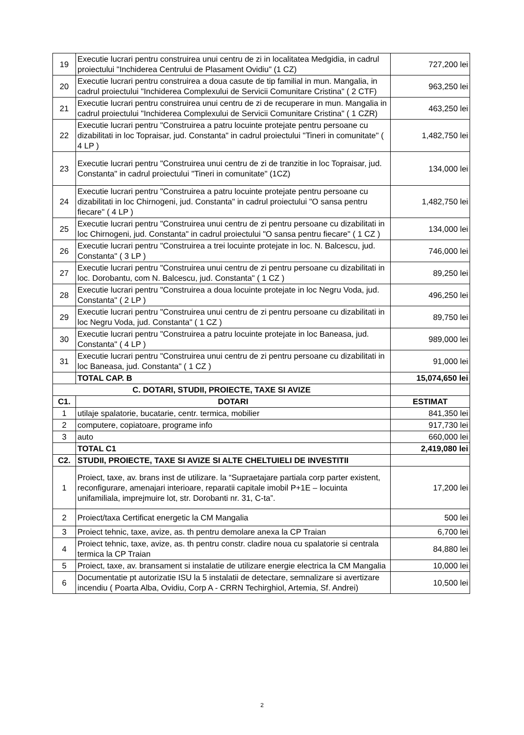| 19 | Executie lucrari pentru construirea unui centru de zi in localitatea Medgidia, in cadrul proiectului "Inchiderea Centrului de Plasament Ovidiu" (1 CZ) | 727,200 lei |
| 20 | Executie lucrari pentru construirea a doua casute de tip familial in mun. Mangalia, in cadrul proiectului "Inchiderea Complexului de Servicii Comunitare Cristina" ( 2 CTF) | 963,250 lei |
| 21 | Executie lucrari pentru construirea unui centru de zi de recuperare in mun. Mangalia in cadrul proiectului "Inchiderea Complexului de Servicii Comunitare Cristina" ( 1 CZR) | 463,250 lei |
| 22 | Executie lucrari pentru "Construirea a patru locuinte protejate pentru persoane cu dizabilitati in loc Topraisar, jud. Constanta" in cadrul proiectului "Tineri in comunitate" ( 4 LP ) | 1,482,750 lei |
| 23 | Executie lucrari pentru "Construirea unui centru de zi de tranzitie in loc Topraisar, jud. Constanta" in cadrul proiectului "Tineri in comunitate" (1CZ) | 134,000 lei |
| 24 | Executie lucrari pentru "Construirea a patru locuinte protejate pentru persoane cu dizabilitati in loc Chirnogeni, jud. Constanta" in cadrul proiectului "O sansa pentru fiecare" ( 4 LP ) | 1,482,750 lei |
| 25 | Executie lucrari pentru "Construirea unui centru de zi pentru persoane cu dizabilitati in loc Chirnogeni, jud. Constanta" in cadrul proiectului "O sansa pentru fiecare" ( 1 CZ ) | 134,000 lei |
| 26 | Executie lucrari pentru "Construirea a trei locuinte protejate in loc. N. Balcescu, jud. Constanta" ( 3 LP ) | 746,000 lei |
| 27 | Executie lucrari pentru "Construirea unui centru de zi pentru persoane cu dizabilitati in loc. Dorobantu, com N. Balcescu, jud. Constanta" ( 1 CZ ) | 89,250 lei |
| 28 | Executie lucrari pentru "Construirea a doua locuinte protejate in loc Negru Voda, jud. Constanta" ( 2 LP ) | 496,250 lei |
| 29 | Executie lucrari pentru "Construirea unui centru de zi pentru persoane cu dizabilitati in loc Negru Voda, jud. Constanta" ( 1 CZ ) | 89,750 lei |
| 30 | Executie lucrari pentru "Construirea a patru locuinte protejate in loc Baneasa, jud. Constanta" ( 4 LP ) | 989,000 lei |
| 31 | Executie lucrari pentru "Construirea unui centru de zi pentru persoane cu dizabilitati in loc Baneasa, jud. Constanta" ( 1 CZ ) | 91,000 lei |
| | TOTAL CAP. B | 15,074,650 lei |
| C. DOTARI, STUDII, PROIECTE, TAXE SI AVIZE | | |
| C1. | DOTARI | ESTIMAT |
| 1 | utilaje spalatorie, bucatarie, centr. termica, mobilier | 841,350 lei |
| 2 | computere, copiatoare, programe info | 917,730 lei |
| 3 | auto | 660,000 lei |
| | TOTAL C1 | 2,419,080 lei |
| C2. | STUDII, PROIECTE, TAXE SI AVIZE SI ALTE CHELTUIELI DE INVESTITII | |
| 1 | Proiect, taxe, av. brans inst de utilizare. la “Supraetajare partiala corp parter existent, reconfigurare, amenajari interioare, reparatii capitale imobil P+1E – locuinta unifamiliala, imprejmuire lot, str. Dorobanti nr. 31, C-ta”. | 17,200 lei |
| 2 | Proiect/taxa Certificat energetic la CM Mangalia | 500 lei |
| 3 | Proiect tehnic, taxe, avize, as. th pentru demolare anexa la CP Traian | 6,700 lei |
| 4 | Proiect tehnic, taxe, avize, as. th pentru constr. cladire noua cu spalatorie si centrala termica la CP Traian | 84,880 lei |
| 5 | Proiect, taxe, av. bransament si instalatie de utilizare energie electrica la CM Mangalia | 10,000 lei |
| 6 | Documentatie pt autorizatie ISU la 5 instalatii de detectare, semnalizare si avertizare incendiu ( Poarta Alba, Ovidiu, Corp A - CRRN Techirghiol, Artemia, Sf. Andrei) | 10,500 lei |
2